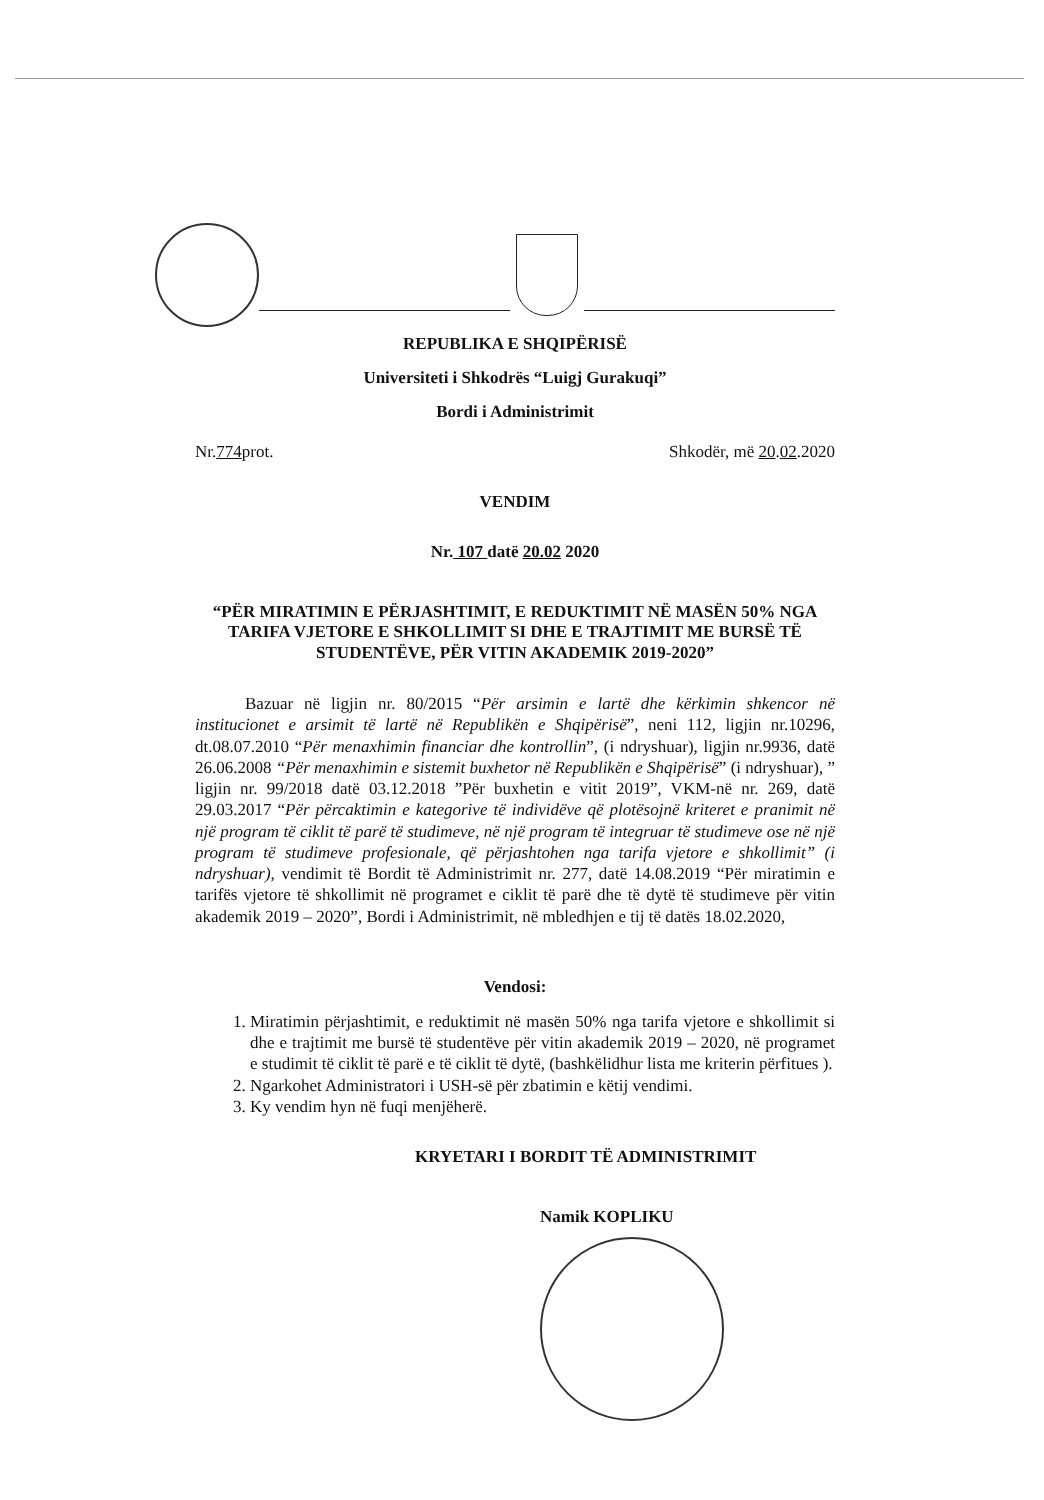REPUBLIKA E SHQIPËRISË
Universiteti i Shkodrës “Luigj Gurakuqi”
Bordi i Administrimit
Nr.774prot. Shkodër, më 20.02.2020
VENDIM
Nr. 107 datë 20.02 2020
“PËR MIRATIMIN E PËRJASHTIMIT, E REDUKTIMIT NË MASËN 50% NGA TARIFA VJETORE E SHKOLLIMIT SI DHE E TRAJTIMIT ME BURSË TË STUDENTËVE, PËR VITIN AKADEMIK 2019-2020”
Bazuar në ligjin nr. 80/2015 “Për arsimin e lartë dhe kërkimin shkencor në institucionet e arsimit të lartë në Republikën e Shqipërisë”, neni 112, ligjin nr.10296, dt.08.07.2010 “Për menaxhimin financiar dhe kontrollin”, (i ndryshuar), ligjin nr.9936, datë 26.06.2008 “Për menaxhimin e sistemit buxhetor në Republikën e Shqipërisë” (i ndryshuar), ” ligjin nr. 99/2018 datë 03.12.2018 ”Për buxhetin e vitit 2019”, VKM-në nr. 269, datë 29.03.2017 “Për përcaktimin e kategorive të individëve që plotësojnë kriteret e pranimit në një program të ciklit të parë të studimeve, në një program të integruar të studimeve ose në një program të studimeve profesionale, që përjashtohen nga tarifa vjetore e shkollimit” (i ndryshuar), vendimit të Bordit të Administrimit nr. 277, datë 14.08.2019 “Për miratimin e tarifës vjetore të shkollimit në programet e ciklit të parë dhe të dytë të studimeve për vitin akademik 2019 – 2020”, Bordi i Administrimit, në mbledhjen e tij të datës 18.02.2020,
Vendosi:
1. Miratimin përjashtimit, e reduktimit në masën 50% nga tarifa vjetore e shkollimit si dhe e trajtimit me bursë të studentëve për vitin akademik 2019 – 2020, në programet e studimit të ciklit të parë e të ciklit të dytë, (bashkëlidhur lista me kriterin përfitues ).
2. Ngarkohet Administratori i USH-së për zbatimin e këtij vendimi.
3. Ky vendim hyn në fuqi menjëherë.
KRYETARI I BORDIT TË ADMINISTRIMIT
Namik KOPLIKU